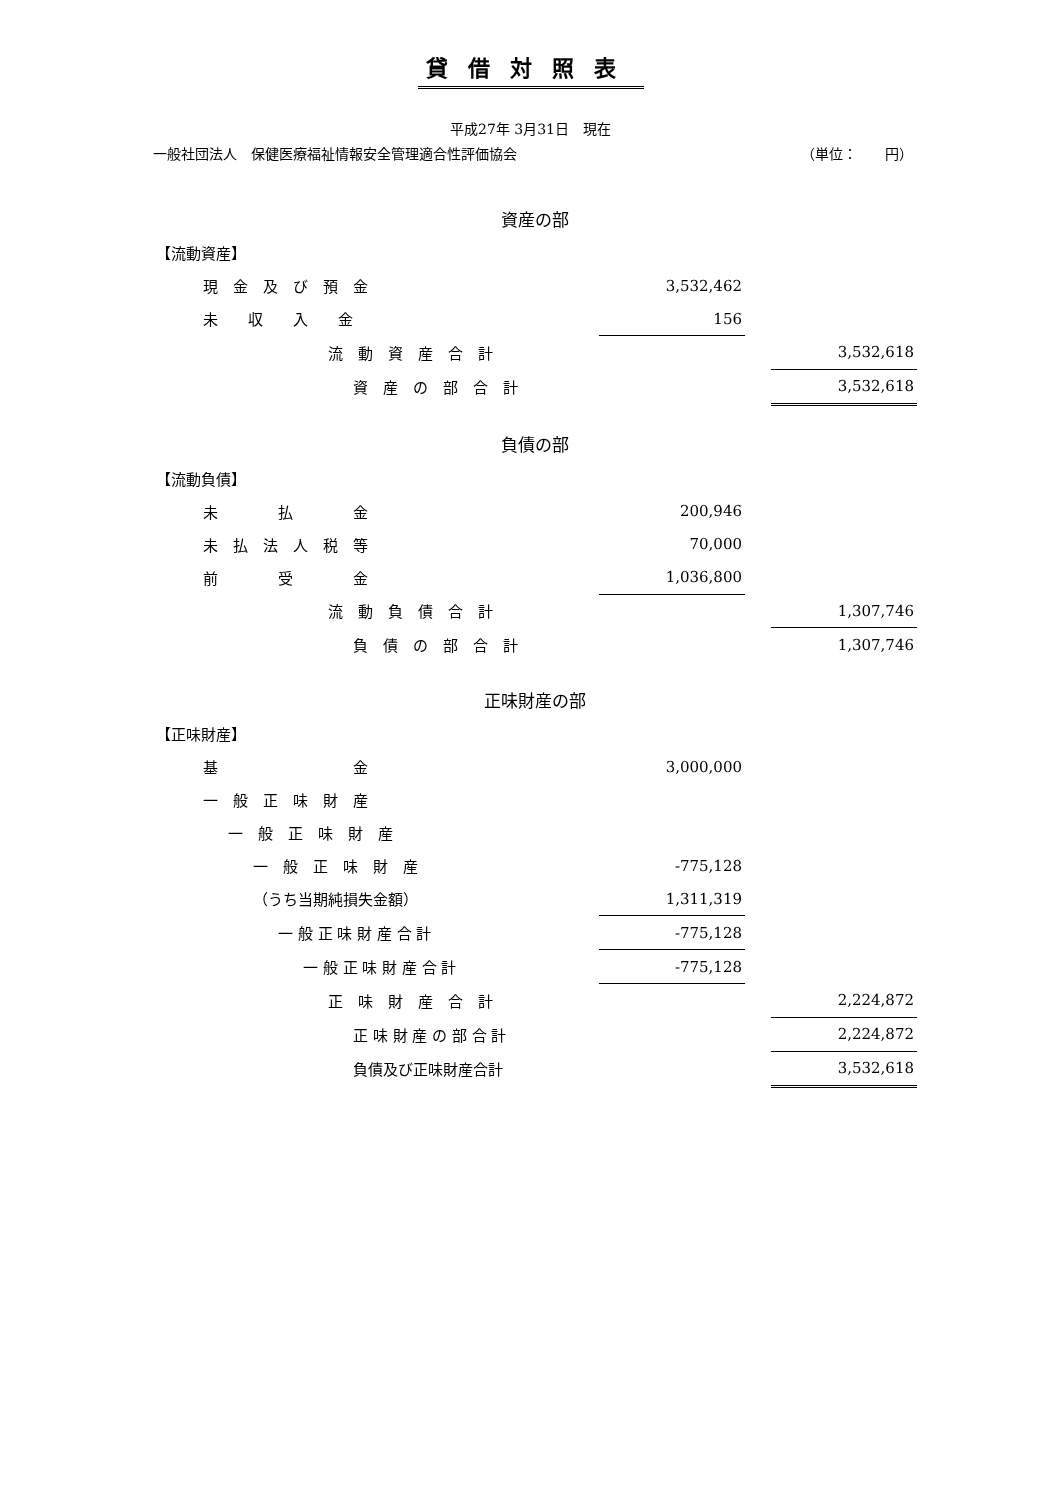貸借対照表
平成27年 3月31日　現在
一般社団法人　保健医療福祉情報安全管理適合性評価協会 （単位：　　円）
| 資産の部 | | | |
| 【流動資産】 | | | |
| 現 金 及 び 預 金 | 3,532,462 | | |
| 未 収 入 金 | 156 | | |
| 流 動 資 産 合 計 | | | 3,532,618 |
| 資 産 の 部 合 計 | | | 3,532,618 |
| 負債の部 | | | |
| 【流動負債】 | | | |
| 未 払 金 | 200,946 | | |
| 未 払 法 人 税 等 | 70,000 | | |
| 前 受 金 | 1,036,800 | | |
| 流 動 負 債 合 計 | | | 1,307,746 |
| 負 債 の 部 合 計 | | | 1,307,746 |
| 正味財産の部 | | | |
| 【正味財産】 | | | |
| 基 金 | 3,000,000 | | |
| 一 般 正 味 財 産 | | | |
| 一 般 正 味 財 産 | | | |
| 一 般 正 味 財 産 | -775,128 | | |
| （うち当期純損失金額） | 1,311,319 | | |
| 一 般 正 味 財 産 合 計 | -775,128 | | |
| 一 般 正 味 財 産 合 計 | -775,128 | | |
| 正 味 財 産 合 計 | | | 2,224,872 |
| 正 味 財 産 の 部 合 計 | | | 2,224,872 |
| 負債及び正味財産合計 | | | 3,532,618 |